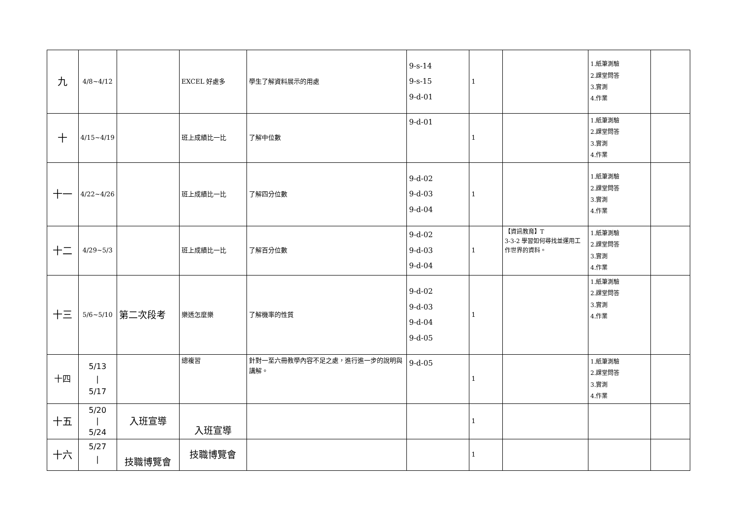| 九 | 4/8~4/12 | | EXCEL 好處多 | 學生了解資料展示的用處 | 9-s-14 9-s-15 9-d-01 | 1 | | 1.紙筆測驗 2.課堂問答 3.實測 4.作業 | |
| 十 | 4/15~4/19 | | 班上成績比一比 | 了解中位數 | 9-d-01 | 1 | | 1.紙筆測驗 2.課堂問答 3.實測 4.作業 | |
| 十一 | 4/22~4/26 | | 班上成績比一比 | 了解四分位數 | 9-d-02 9-d-03 9-d-04 | 1 | | 1.紙筆測驗 2.課堂問答 3.實測 4.作業 | |
| 十二 | 4/29~5/3 | | 班上成績比一比 | 了解百分位數 | 9-d-02 9-d-03 9-d-04 | 1 | 【資訊教育】T 3-3-2 學習如何尋找並運用工作世界的資料。 | 1.紙筆測驗 2.課堂問答 3.實測 4.作業 | |
| 十三 | 5/6~5/10 | 第二次段考 | 樂透怎麼樂 | 了解機率的性質 | 9-d-02 9-d-03 9-d-04 9-d-05 | 1 | | 1.紙筆測驗 2.課堂問答 3.實測 4.作業 | |
| 十四 | 5/13 / 5/17 | | 總複習 | 針對一至六冊教學內容不足之處，進行進一步的說明與講解。 | 9-d-05 | 1 | | 1.紙筆測驗 2.課堂問答 3.實測 4.作業 | |
| 十五 | 5/20 / 5/24 | 入班宣導 | 入班宣導 | | | 1 | | | |
| 十六 | 5/27 / | 技職博覽會 | 技職博覽會 | | | 1 | | | |